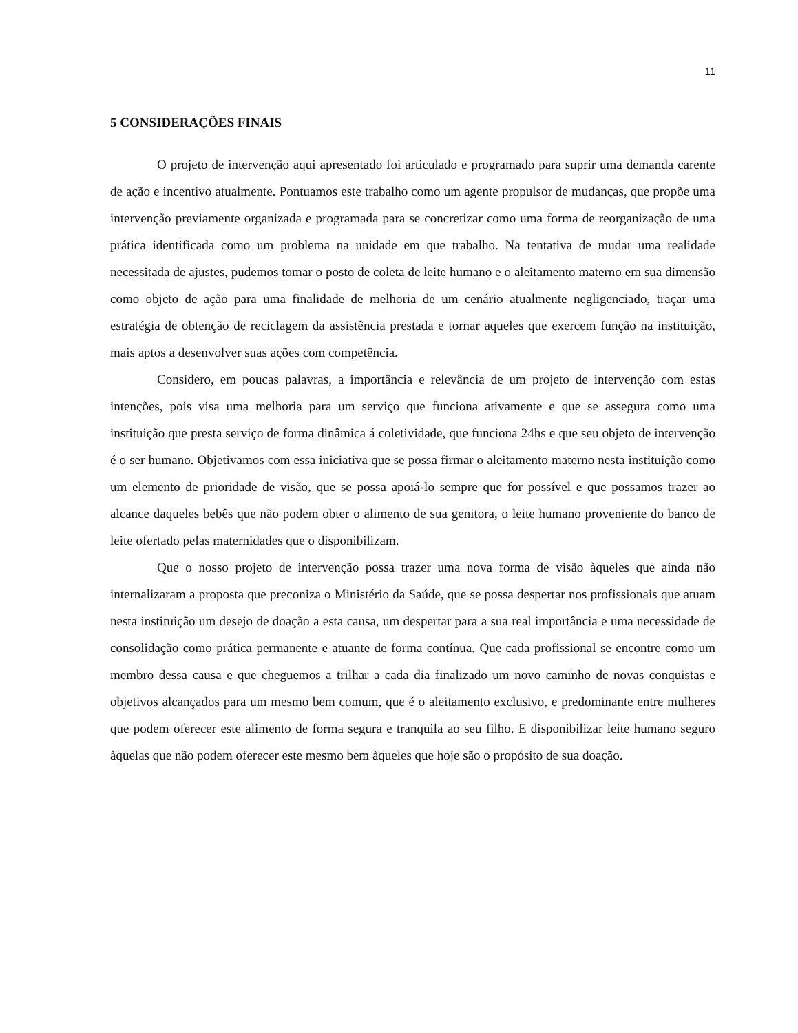11
5 CONSIDERAÇÕES FINAIS
O projeto de intervenção aqui apresentado foi articulado e programado para suprir uma demanda carente de ação e incentivo atualmente. Pontuamos este trabalho como um agente propulsor de mudanças, que propõe uma intervenção previamente organizada e programada para se concretizar como uma forma de reorganização de uma prática identificada como um problema na unidade em que trabalho. Na tentativa de mudar uma realidade necessitada de ajustes, pudemos tomar o posto de coleta de leite humano e o aleitamento materno em sua dimensão como objeto de ação para uma finalidade de melhoria de um cenário atualmente negligenciado, traçar uma estratégia de obtenção de reciclagem da assistência prestada e tornar aqueles que exercem função na instituição, mais aptos a desenvolver suas ações com competência.
Considero, em poucas palavras, a importância e relevância de um projeto de intervenção com estas intenções, pois visa uma melhoria para um serviço que funciona ativamente e que se assegura como uma instituição que presta serviço de forma dinâmica á coletividade, que funciona 24hs e que seu objeto de intervenção é o ser humano. Objetivamos com essa iniciativa que se possa firmar o aleitamento materno nesta instituição como um elemento de prioridade de visão, que se possa apoiá-lo sempre que for possível e que possamos trazer ao alcance daqueles bebês que não podem obter o alimento de sua genitora, o leite humano proveniente do banco de leite ofertado pelas maternidades que o disponibilizam.
Que o nosso projeto de intervenção possa trazer uma nova forma de visão àqueles que ainda não internalizaram a proposta que preconiza o Ministério da Saúde, que se possa despertar nos profissionais que atuam nesta instituição um desejo de doação a esta causa, um despertar para a sua real importância e uma necessidade de consolidação como prática permanente e atuante de forma contínua. Que cada profissional se encontre como um membro dessa causa e que cheguemos a trilhar a cada dia finalizado um novo caminho de novas conquistas e objetivos alcançados para um mesmo bem comum, que é o aleitamento exclusivo, e predominante entre mulheres que podem oferecer este alimento de forma segura e tranquila ao seu filho. E disponibilizar leite humano seguro àquelas que não podem oferecer este mesmo bem àqueles que hoje são o propósito de sua doação.